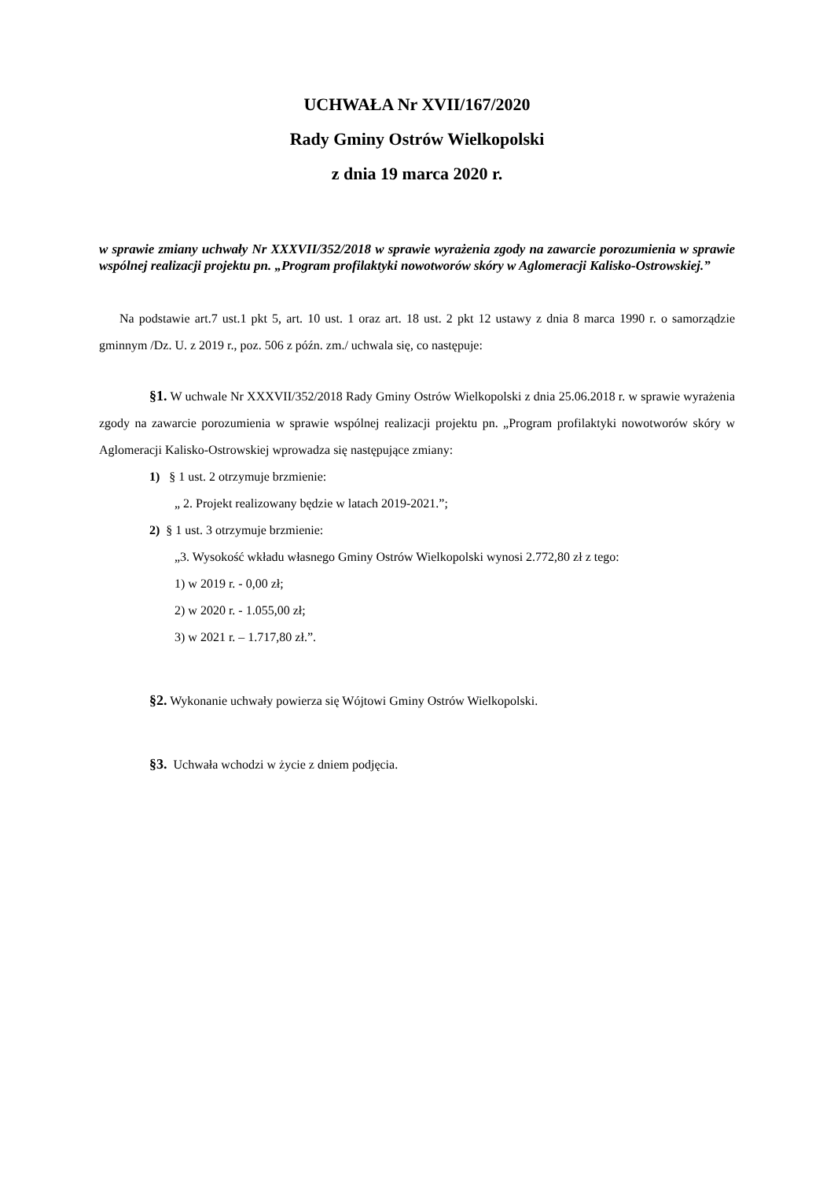UCHWAŁA Nr XVII/167/2020
Rady Gminy Ostrów Wielkopolski
z dnia 19 marca 2020 r.
w sprawie zmiany uchwały Nr XXXVII/352/2018 w sprawie wyrażenia zgody na zawarcie porozumienia w sprawie wspólnej realizacji projektu pn. „Program profilaktyki nowotworów skóry w Aglomeracji Kalisko-Ostrowskiej.”
Na podstawie art.7 ust.1 pkt 5, art. 10 ust. 1 oraz art. 18 ust. 2 pkt 12 ustawy z dnia 8 marca 1990 r. o samorządzie gminnym /Dz. U. z 2019 r., poz. 506 z późn. zm./ uchwala się, co następuje:
§1. W uchwale Nr XXXVII/352/2018 Rady Gminy Ostrów Wielkopolski z dnia 25.06.2018 r. w sprawie wyrażenia zgody na zawarcie porozumienia w sprawie wspólnej realizacji projektu pn. „Program profilaktyki nowotworów skóry w Aglomeracji Kalisko-Ostrowskiej wprowadza się następujące zmiany:
1) § 1 ust. 2 otrzymuje brzmienie:
„ 2. Projekt realizowany będzie w latach 2019-2021.”;
2) § 1 ust. 3 otrzymuje brzmienie:
„3. Wysokość wkładu własnego Gminy Ostrów Wielkopolski wynosi 2.772,80 zł z tego:
1) w 2019 r. - 0,00 zł;
2) w 2020 r. - 1.055,00 zł;
3) w 2021 r. – 1.717,80 zł.”.
§2. Wykonanie uchwały powierza się Wójtowi Gminy Ostrów Wielkopolski.
§3. Uchwała wchodzi w życie z dniem podjęcia.